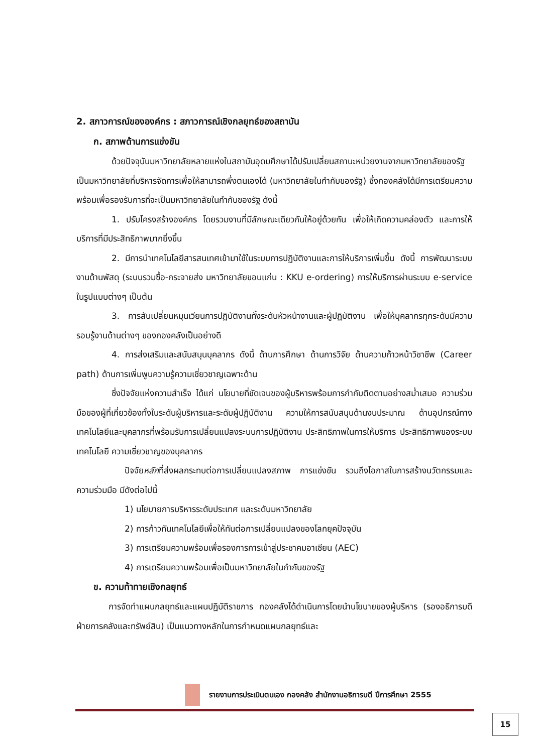2. สภาวการณ์ขององค์กร : สภาวการณ์เชิงกลยุทธ์ของสถาบัน
ก. สภาพด้านการแข่งขัน
ด้วยปัจจุบันมหาวิทยาลัยหลายแห่งในสถาบันอุดมศึกษาได้ปรับเปลี่ยนสถานะหน่วยงานจากมหาวิทยาลัยของรัฐ เป็นมหาวิทยาลัยที่บริหารจัดการเพื่อให้สามารถพึ่งตนเองได้ (มหาวิทยาลัยในกำกับของรัฐ) ซึ่งกองคลังได้มีการเตรียมความพร้อมเพื่อรองรับการที่จะเป็นมหาวิทยาลัยในกำกับของรัฐ ดังนี้
1. ปรับโครงสร้างองค์กร โดยรวมงานที่มีลักษณะเดียวกันให้อยู่ด้วยกัน เพื่อให้เกิดความคล่องตัว และการให้บริการที่มีประสิทธิภาพมากยิ่งขึ้น
2. มีการนำเทคโนโลยีสารสนเทศเข้ามาใช้ในระบบการปฏิบัติงานและการให้บริการเพิ่มขึ้น ดังนี้ การพัฒนาระบบงานด้านพัสดุ (ระบบรวมซื้อ-กระจายส่ง มหาวิทยาลัยขอนแก่น : KKU e-ordering) การให้บริการผ่านระบบ e-service ในรูปแบบต่างๆ เป็นต้น
3. การสับเปลี่ยนหมุนเวียนการปฏิบัติงานทั้งระดับหัวหน้างานและผู้ปฏิบัติงาน เพื่อให้บุคลากรทุกระดับมีความรอบรู้งานด้านต่างๆ ของกองคลังเป็นอย่างดี
4. การส่งเสริมและสนับสนุนบุคลากร ดังนี้ ด้านการศึกษา ด้านการวิจัย ด้านความก้าวหน้าวิชาชีพ (Career path) ด้านการเพิ่มพูนความรู้ความเชี่ยวชาญเฉพาะด้าน
ซึ่งปัจจัยแห่งความสำเร็จ ได้แก่ นโยบายที่ชัดเจนของผู้บริหารพร้อมการกำกับติดตามอย่างสม่ำเสมอ ความร่วมมือของผู้ที่เกี่ยวข้องทั้งในระดับผู้บริหารและระดับผู้ปฏิบัติงาน ความให้การสนับสนุนด้านงบประมาณ ด้านอุปกรณ์ทางเทคโนโลยีและบุคลากรที่พร้อมรับการเปลี่ยนแปลงระบบการปฏิบัติงาน ประสิทธิภาพในการให้บริการ ประสิทธิภาพของระบบเทคโนโลยี ความเชี่ยวชาญของบุคลากร
ปัจจัยหลักที่ส่งผลกระทบต่อการเปลี่ยนแปลงสภาพ การแข่งขัน รวมถึงโอกาสในการสร้างนวัตกรรมและความร่วมมือ มีดังต่อไปนี้
1) นโยบายการบริหารระดับประเทศ และระดับมหาวิทยาลัย
2) การก้าวทันเทคโนโลยีเพื่อให้ทันต่อการเปลี่ยนแปลงของโลกยุคปัจจุบัน
3) การเตรียมความพร้อมเพื่อรองการการเข้าสู่ประชาคมอาเซียน (AEC)
4) การเตรียมความพร้อมเพื่อเป็นมหาวิทยาลัยในกำกับของรัฐ
ข. ความท้าทายเชิงกลยุทธ์
การจัดทำแผนกลยุทธ์และแผนปฏิบัติราชการ กองคลังได้ดำเนินการโดยนำนโยบายของผู้บริหาร (รองอธิการบดีฝ่ายการคลังและทรัพย์สิน) เป็นแนวทางหลักในการกำหนดแผนกลยุทธ์และ
รายงานการประเมินตนเอง กองคลัง สำนักงานอธิการบดี ปีการศึกษา 2555
15